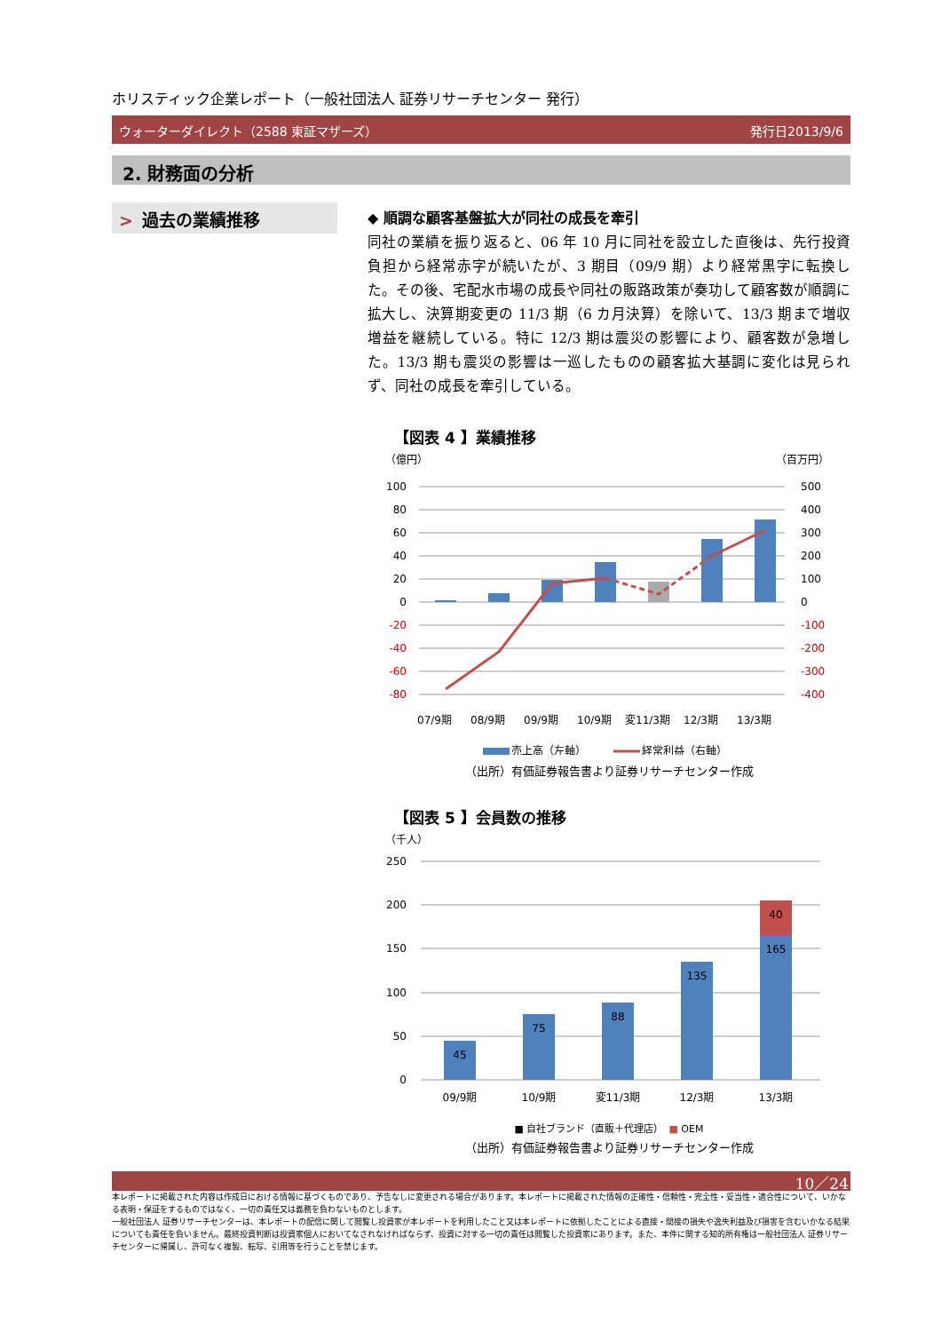ホリスティック企業レポート（一般社団法人 証券リサーチセンター 発行）
ウォーターダイレクト（2588 東証マザーズ） 発行日2013/9/6
2. 財務面の分析
> 過去の業績推移
◆ 順調な顧客基盤拡大が同社の成長を牽引
同社の業績を振り返ると、06 年 10 月に同社を設立した直後は、先行投資負担から経常赤字が続いたが、3 期目（09/9 期）より経常黒字に転換した。その後、宅配水市場の成長や同社の販路政策が奏功して顧客数が順調に拡大し、決算期変更の 11/3 期（6 カ月決算）を除いて、13/3 期まで増収増益を継続している。特に 12/3 期は震災の影響により、顧客数が急増した。13/3 期も震災の影響は一巡したものの顧客拡大基調に変化は見られず、同社の成長を牽引している。
【図表 4 】業績推移
（億円）
（百万円）
100
80
60
40
20
0
-20
-40
-60
-80
500
400
300
200
100
0
-100
-200
-300
-400
07/9期
08/9期
09/9期
10/9期
変11/3期
12/3期
13/3期
売上高（左軸）
経常利益（右軸）
（出所）有価証券報告書より証券リサーチセンター作成
【図表 5 】会員数の推移
（千人）
250
200
150
100
50
0
45
75
88
135
165
40
09/9期
10/9期
変11/3期
12/3期
13/3期
■ 自社ブランド（直販＋代理店）　■ OEM
（出所）有価証券報告書より証券リサーチセンター作成
10／24
本レポートに掲載された内容は作成日における情報に基づくものであり、予告なしに変更される場合があります。本レポートに掲載された情報の正確性・信頼性・完全性・妥当性・適合性について、いかなる表明・保証をするものではなく、一切の責任又は義務を負わないものとします。
一般社団法人 証券リサーチセンターは、本レポートの配信に関して閲覧し投資家が本レポートを利用したこと又は本レポートに依拠したことによる直接・間接の損失や逸失利益及び損害を含むいかなる結果についても責任を負いません。最終投資判断は投資家個人においてなされなければならず、投資に対する一切の責任は閲覧した投資家にあります。また、本件に関する知的所有権は一般社団法人 証券リサーチセンターに帰属し、許可なく複製、転写、引用等を行うことを禁じます。